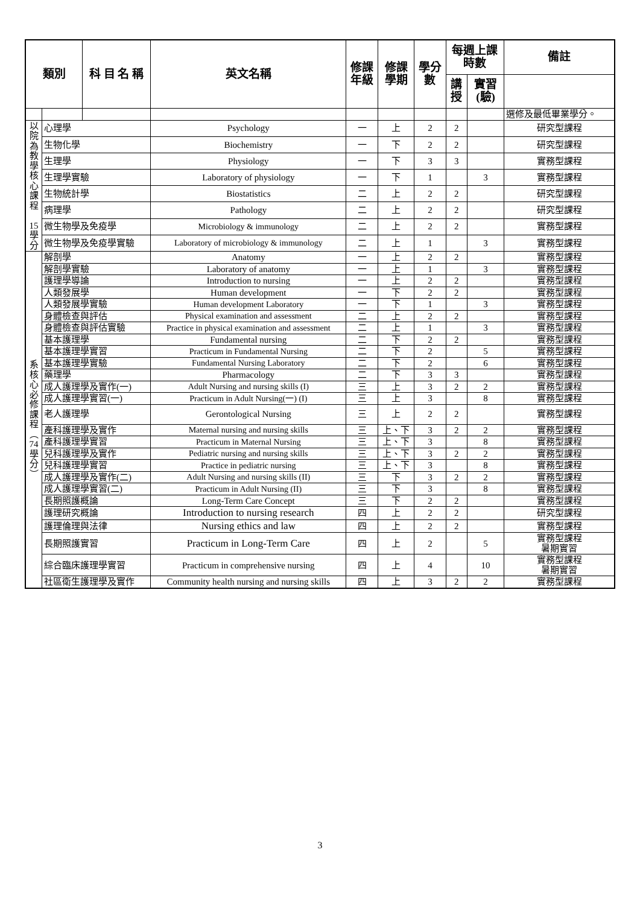| 類別 | | 科 目 名 稱 | 英文名稱 | 修課 年級 | 修課 學期 | 學分 數 | 每週上課 時數 | | 備註 |
| --- | --- | --- | --- | --- | --- | --- | --- | --- | --- |
| | | | | | | | 講 授 | 實習 (驗) | |
| | | | | | | | | | 選修及最低畢業學分。 |
| 以院為教學核心課程 15學分 | 心理學 | | Psychology | 一 | 上 | 2 | 2 | | 研究型課程 |
| | 生物化學 | | Biochemistry | 一 | 下 | 2 | 2 | | 研究型課程 |
| | 生理學 | | Physiology | 一 | 下 | 3 | 3 | | 實務型課程 |
| | 生理學實驗 | | Laboratory of physiology | 一 | 下 | 1 | | 3 | 實務型課程 |
| | 生物統計學 | | Biostatistics | 二 | 上 | 2 | 2 | | 研究型課程 |
| | 病理學 | | Pathology | 二 | 上 | 2 | 2 | | 研究型課程 |
| | 微生物學及免疫學 | | Microbiology & immunology | 二 | 上 | 2 | 2 | | 實務型課程 |
| | 微生物學及免疫學實驗 | | Laboratory of microbiology & immunology | 二 | 上 | 1 | | 3 | 實務型課程 |
| 系 核 心 必 修 課 程 ︵ 74 學 分 ︶ | 解剖學 | | Anatomy | 一 | 上 | 2 | 2 | | 實務型課程 |
| | 解剖學實驗 | | Laboratory of anatomy | 一 | 上 | 1 | | 3 | 實務型課程 |
| | 護理學導論 | | Introduction to nursing | 一 | 上 | 2 | 2 | | 實務型課程 |
| | 人類發展學 | | Human development | 一 | 下 | 2 | 2 | | 實務型課程 |
| | 人類發展學實驗 | | Human development Laboratory | 一 | 下 | 1 | | 3 | 實務型課程 |
| | 身體檢查與評估 | | Physical examination and assessment | 二 | 上 | 2 | 2 | | 實務型課程 |
| | 身體檢查與評估實驗 | | Practice in physical examination and assessment | 二 | 上 | 1 | | 3 | 實務型課程 |
| | 基本護理學 | | Fundamental nursing | 二 | 下 | 2 | 2 | | 實務型課程 |
| | 基本護理學實習 | | Practicum in Fundamental Nursing | 二 | 下 | 2 | | 5 | 實務型課程 |
| | 基本護理學實驗 | | Fundamental Nursing Laboratory | 二 | 下 | 2 | | 6 | 實務型課程 |
| | 藥理學 | | Pharmacology | 二 | 下 | 3 | 3 | | 實務型課程 |
| | 成人護理學及實作(一) | | Adult Nursing and nursing skills (I) | 三 | 上 | 3 | 2 | 2 | 實務型課程 |
| | 成人護理學實習(一) | | Practicum in Adult Nursing(一) (I) | 三 | 上 | 3 | | 8 | 實務型課程 |
| | 老人護理學 | | Gerontological Nursing | 三 | 上 | 2 | 2 | | 實務型課程 |
| | 產科護理學及實作 | | Maternal nursing and nursing skills | 三 | 上、下 | 3 | 2 | 2 | 實務型課程 |
| | 產科護理學實習 | | Practicum in Maternal Nursing | 三 | 上、下 | 3 | | 8 | 實務型課程 |
| | 兒科護理學及實作 | | Pediatric nursing and nursing skills | 三 | 上、下 | 3 | 2 | 2 | 實務型課程 |
| | 兒科護理學實習 | | Practice in pediatric nursing | 三 | 上、下 | 3 | | 8 | 實務型課程 |
| | 成人護理學及實作(二) | | Adult Nursing and nursing skills (II) | 三 | 下 | 3 | 2 | 2 | 實務型課程 |
| | 成人護理學實習(二) | | Practicum in Adult Nursing (II) | 三 | 下 | 3 | | 8 | 實務型課程 |
| | 長期照護概論 | | Long-Term Care Concept | 三 | 下 | 2 | 2 | | 實務型課程 |
| | 護理研究概論 | | Introduction to nursing research | 四 | 上 | 2 | 2 | | 研究型課程 |
| | 護理倫理與法律 | | Nursing ethics and law | 四 | 上 | 2 | 2 | | 實務型課程 |
| | 長期照護實習 | | Practicum in Long-Term Care | 四 | 上 | 2 | | 5 | 實務型課程 暑期實習 |
| | 綜合臨床護理學實習 | | Practicum in comprehensive nursing | 四 | 上 | 4 | | 10 | 實務型課程 暑期實習 |
| | 社區衛生護理學及實作 | | Community health nursing and nursing skills | 四 | 上 | 3 | 2 | 2 | 實務型課程 |
3